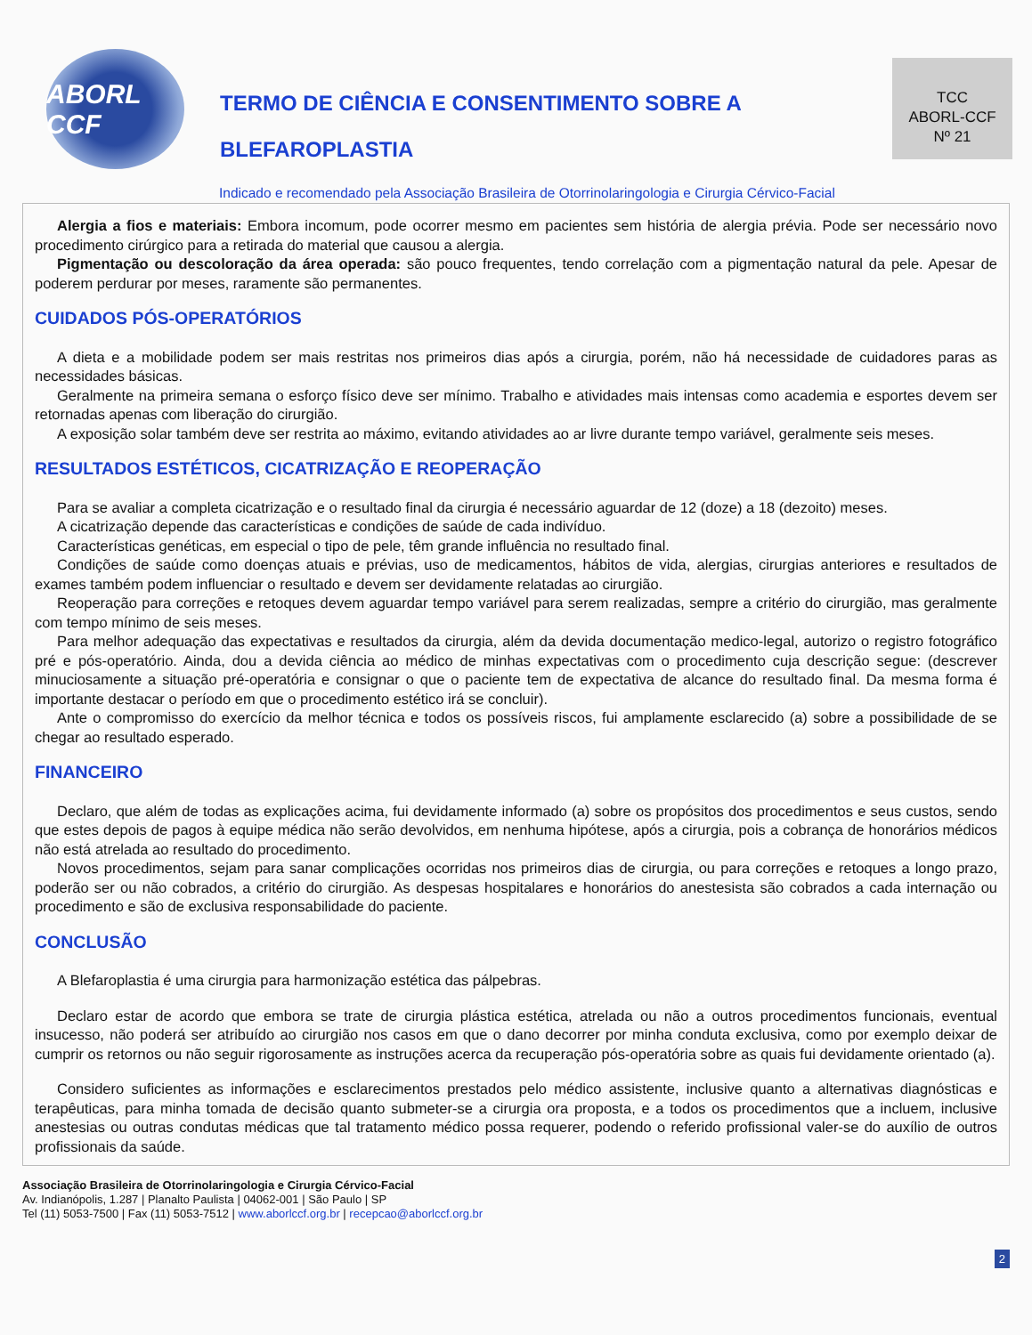ABORL CCF
TERMO DE CIÊNCIA E CONSENTIMENTO SOBRE A
BLEFAROPLASTIA
TCC
ABORL-CCF
Nº 21
Indicado e recomendado pela Associação Brasileira de Otorrinolaringologia e Cirurgia Cérvico-Facial
Alergia a fios e materiais: Embora incomum, pode ocorrer mesmo em pacientes sem história de alergia prévia. Pode ser necessário novo procedimento cirúrgico para a retirada do material que causou a alergia.
Pigmentação ou descoloração da área operada: são pouco frequentes, tendo correlação com a pigmentação natural da pele. Apesar de poderem perdurar por meses, raramente são permanentes.
CUIDADOS PÓS-OPERATÓRIOS
A dieta e a mobilidade podem ser mais restritas nos primeiros dias após a cirurgia, porém, não há necessidade de cuidadores paras as necessidades básicas.
Geralmente na primeira semana o esforço físico deve ser mínimo. Trabalho e atividades mais intensas como academia e esportes devem ser retornadas apenas com liberação do cirurgião.
A exposição solar também deve ser restrita ao máximo, evitando atividades ao ar livre durante tempo variável, geralmente seis meses.
RESULTADOS ESTÉTICOS, CICATRIZAÇÃO E REOPERAÇÃO
Para se avaliar a completa cicatrização e o resultado final da cirurgia é necessário aguardar de 12 (doze) a 18 (dezoito) meses.
A cicatrização depende das características e condições de saúde de cada indivíduo.
Características genéticas, em especial o tipo de pele, têm grande influência no resultado final.
Condições de saúde como doenças atuais e prévias, uso de medicamentos, hábitos de vida, alergias, cirurgias anteriores e resultados de exames também podem influenciar o resultado e devem ser devidamente relatadas ao cirurgião.
Reoperação para correções e retoques devem aguardar tempo variável para serem realizadas, sempre a critério do cirurgião, mas geralmente com tempo mínimo de seis meses.
Para melhor adequação das expectativas e resultados da cirurgia, além da devida documentação medico-legal, autorizo o registro fotográfico pré e pós-operatório. Ainda, dou a devida ciência ao médico de minhas expectativas com o procedimento cuja descrição segue: (descrever minuciosamente a situação pré-operatória e consignar o que o paciente tem de expectativa de alcance do resultado final. Da mesma forma é importante destacar o período em que o procedimento estético irá se concluir).
Ante o compromisso do exercício da melhor técnica e todos os possíveis riscos, fui amplamente esclarecido (a) sobre a possibilidade de se chegar ao resultado esperado.
FINANCEIRO
Declaro, que além de todas as explicações acima, fui devidamente informado (a) sobre os propósitos dos procedimentos e seus custos, sendo que estes depois de pagos à equipe médica não serão devolvidos, em nenhuma hipótese, após a cirurgia, pois a cobrança de honorários médicos não está atrelada ao resultado do procedimento.
Novos procedimentos, sejam para sanar complicações ocorridas nos primeiros dias de cirurgia, ou para correções e retoques a longo prazo, poderão ser ou não cobrados, a critério do cirurgião. As despesas hospitalares e honorários do anestesista são cobrados a cada internação ou procedimento e são de exclusiva responsabilidade do paciente.
CONCLUSÃO
A Blefaroplastia é uma cirurgia para harmonização estética das pálpebras.
Declaro estar de acordo que embora se trate de cirurgia plástica estética, atrelada ou não a outros procedimentos funcionais, eventual insucesso, não poderá ser atribuído ao cirurgião nos casos em que o dano decorrer por minha conduta exclusiva, como por exemplo deixar de cumprir os retornos ou não seguir rigorosamente as instruções acerca da recuperação pós-operatória sobre as quais fui devidamente orientado (a).
Considero suficientes as informações e esclarecimentos prestados pelo médico assistente, inclusive quanto a alternativas diagnósticas e terapêuticas, para minha tomada de decisão quanto submeter-se a cirurgia ora proposta, e a todos os procedimentos que a incluem, inclusive anestesias ou outras condutas médicas que tal tratamento médico possa requerer, podendo o referido profissional valer-se do auxílio de outros profissionais da saúde.
Associação Brasileira de Otorrinolaringologia e Cirurgia Cérvico-Facial
Av. Indianópolis, 1.287 | Planalto Paulista | 04062-001 | São Paulo | SP
Tel (11) 5053-7500 | Fax (11) 5053-7512 | www.aborlccf.org.br | recepcao@aborlccf.org.br
2